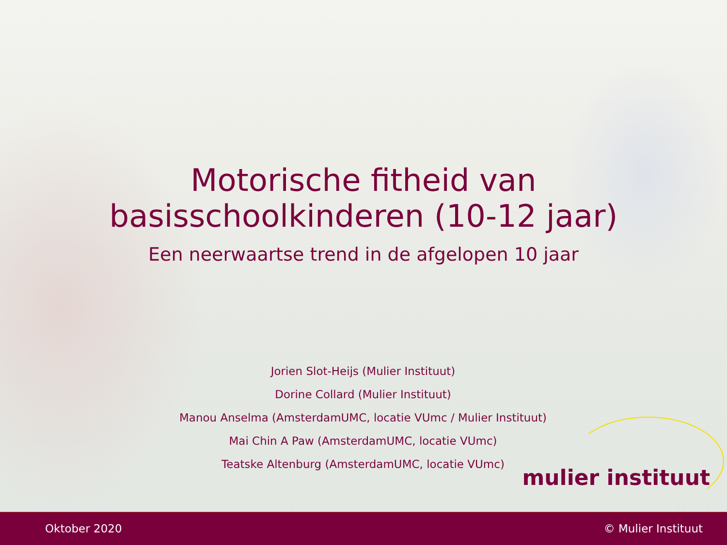Motorische fitheid van
basisschoolkinderen (10-12 jaar)
Een neerwaartse trend in de afgelopen 10 jaar
Jorien Slot-Heijs (Mulier Instituut)
Dorine Collard (Mulier Instituut)
Manou Anselma (AmsterdamUMC, locatie VUmc / Mulier Instituut)
Mai Chin A Paw (AmsterdamUMC, locatie VUmc)
Teatske Altenburg (AmsterdamUMC, locatie VUmc)
mulier instituut
Oktober 2020 © Mulier Instituut